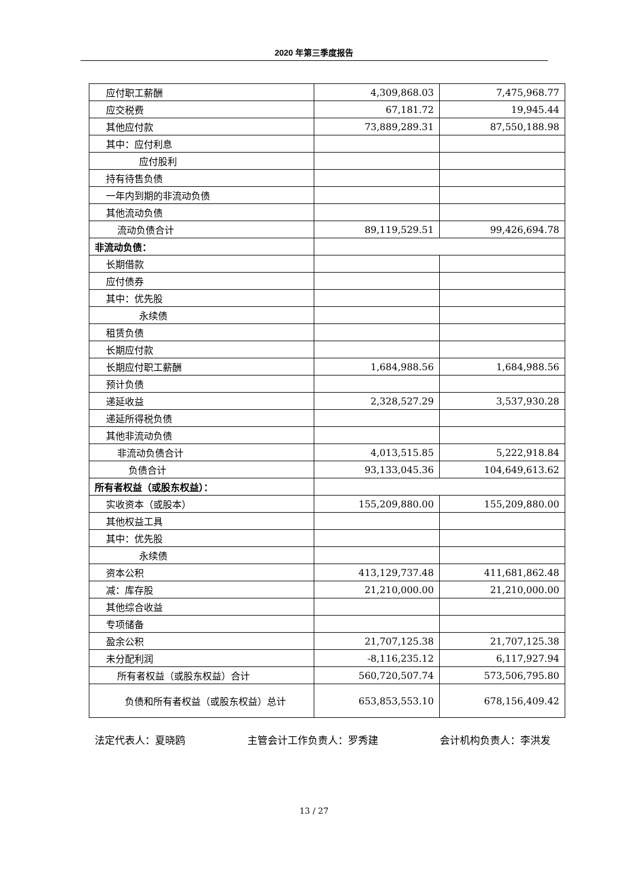2020 年第三季度报告
| 应付职工薪酬 | 4,309,868.03 | 7,475,968.77 |
| 应交税费 | 67,181.72 | 19,945.44 |
| 其他应付款 | 73,889,289.31 | 87,550,188.98 |
| 其中：应付利息 | | |
| 应付股利 | | |
| 持有待售负债 | | |
| 一年内到期的非流动负债 | | |
| 其他流动负债 | | |
| 流动负债合计 | 89,119,529.51 | 99,426,694.78 |
| 非流动负债： | | |
| 长期借款 | | |
| 应付债券 | | |
| 其中：优先股 | | |
| 永续债 | | |
| 租赁负债 | | |
| 长期应付款 | | |
| 长期应付职工薪酬 | 1,684,988.56 | 1,684,988.56 |
| 预计负债 | | |
| 递延收益 | 2,328,527.29 | 3,537,930.28 |
| 递延所得税负债 | | |
| 其他非流动负债 | | |
| 非流动负债合计 | 4,013,515.85 | 5,222,918.84 |
| 负债合计 | 93,133,045.36 | 104,649,613.62 |
| 所有者权益（或股东权益）： | | |
| 实收资本（或股本） | 155,209,880.00 | 155,209,880.00 |
| 其他权益工具 | | |
| 其中：优先股 | | |
| 永续债 | | |
| 资本公积 | 413,129,737.48 | 411,681,862.48 |
| 减：库存股 | 21,210,000.00 | 21,210,000.00 |
| 其他综合收益 | | |
| 专项储备 | | |
| 盈余公积 | 21,707,125.38 | 21,707,125.38 |
| 未分配利润 | -8,116,235.12 | 6,117,927.94 |
| 所有者权益（或股东权益）合计 | 560,720,507.74 | 573,506,795.80 |
| 负债和所有者权益（或股东权益）总计 | 653,853,553.10 | 678,156,409.42 |
法定代表人：夏晓鸥 主管会计工作负责人：罗秀建 会计机构负责人：李洪发
13 / 27